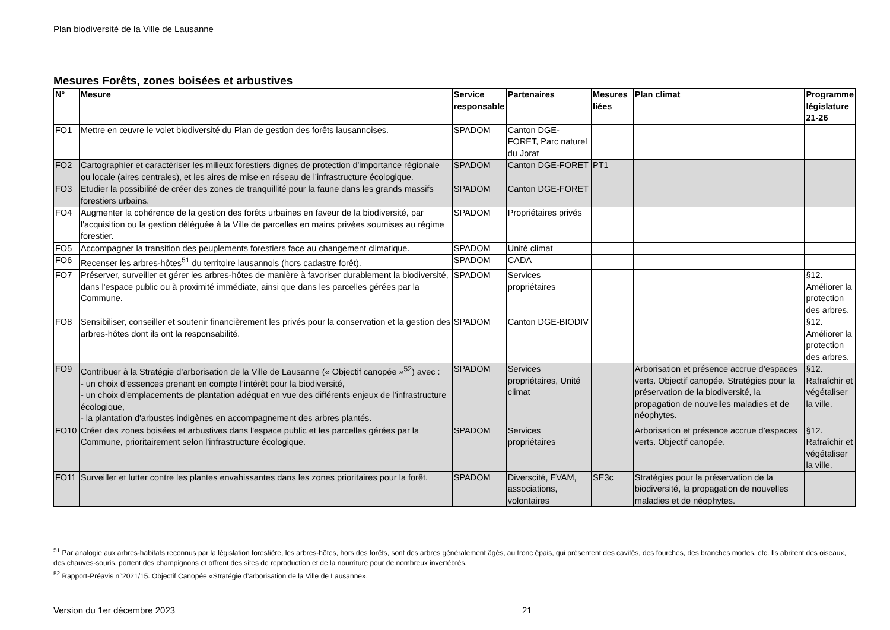Plan biodiversité de la Ville de Lausanne
Mesures Forêts, zones boisées et arbustives
| N° | Mesure | Service responsable | Partenaires | Mesures liées | Plan climat | Programme législature 21-26 |
| --- | --- | --- | --- | --- | --- | --- |
| FO1 | Mettre en œuvre le volet biodiversité du Plan de gestion des forêts lausannoises. | SPADOM | Canton DGE-FORET, Parc naturel du Jorat | | | |
| FO2 | Cartographier et caractériser les milieux forestiers dignes de protection d'importance régionale ou locale (aires centrales), et les aires de mise en réseau de l’infrastructure écologique. | SPADOM | Canton DGE-FORET | PT1 | | |
| FO3 | Etudier la possibilité de créer des zones de tranquillité pour la faune dans les grands massifs forestiers urbains. | SPADOM | Canton DGE-FORET | | | |
| FO4 | Augmenter la cohérence de la gestion des forêts urbaines en faveur de la biodiversité, par l'acquisition ou la gestion déléguée à la Ville de parcelles en mains privées soumises au régime forestier. | SPADOM | Propriétaires privés | | | |
| FO5 | Accompagner la transition des peuplements forestiers face au changement climatique. | SPADOM | Unité climat | | | |
| FO6 | Recenser les arbres-hôtes<sup>51</sup> du territoire lausannois (hors cadastre forêt). | SPADOM | CADA | | | |
| FO7 | Préserver, surveiller et gérer les arbres-hôtes de manière à favoriser durablement la biodiversité, dans l'espace public ou à proximité immédiate, ainsi que dans les parcelles gérées par la Commune. | SPADOM | Services propriétaires | | | §12. Améliorer la protection des arbres. |
| FO8 | Sensibiliser, conseiller et soutenir financièrement les privés pour la conservation et la gestion des arbres-hôtes dont ils ont la responsabilité. | SPADOM | Canton DGE-BIODIV | | | §12. Améliorer la protection des arbres. |
| FO9 | Contribuer à la Stratégie d’arborisation de la Ville de Lausanne (« Objectif canopée »<sup>52</sup>) avec : - un choix d’essences prenant en compte l’intérêt pour la biodiversité, - un choix d’emplacements de plantation adéquat en vue des différents enjeux de l’infrastructure écologique, - la plantation d'arbustes indigènes en accompagnement des arbres plantés. | SPADOM | Services propriétaires, Unité climat | | Arborisation et présence accrue d’espaces verts. Objectif canopée. Stratégies pour la préservation de la biodiversité, la propagation de nouvelles maladies et de néophytes. | §12. Rafraîchir et végétaliser la ville. |
| FO10 | Créer des zones boisées et arbustives dans l'espace public et les parcelles gérées par la Commune, prioritairement selon l'infrastructure écologique. | SPADOM | Services propriétaires | | Arborisation et présence accrue d’espaces verts. Objectif canopée. | §12. Rafraîchir et végétaliser la ville. |
| FO11 | Surveiller et lutter contre les plantes envahissantes dans les zones prioritaires pour la forêt. | SPADOM | Diverscité, EVAM, associations, volontaires | SE3c | Stratégies pour la préservation de la biodiversité, la propagation de nouvelles maladies et de néophytes. | |
<sup>51</sup> Par analogie aux arbres-habitats reconnus par la législation forestière, les arbres-hôtes, hors des forêts, sont des arbres généralement âgés, au tronc épais, qui présentent des cavités, des fourches, des branches mortes, etc. Ils abritent des oiseaux, des chauves-souris, portent des champignons et offrent des sites de reproduction et de la nourriture pour de nombreux invertébrés.
<sup>52</sup> Rapport-Préavis n°2021/15. Objectif Canopée «Stratégie d’arborisation de la Ville de Lausanne».
Version du 1er décembre 2023 21